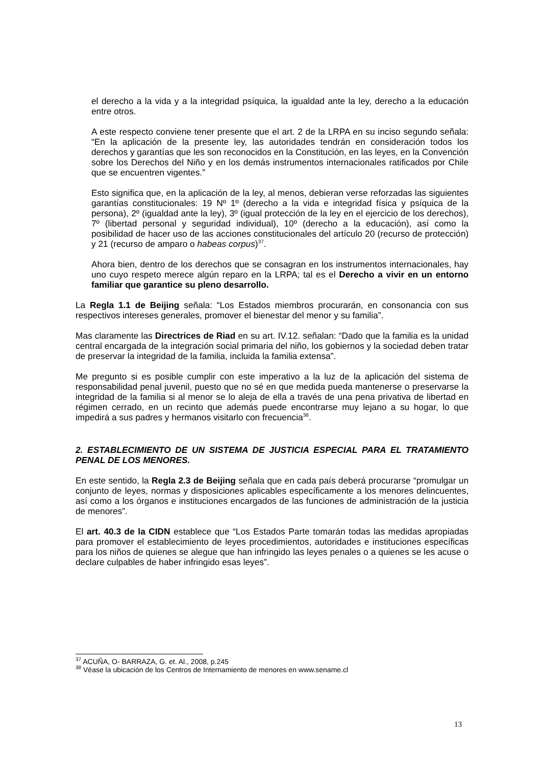el derecho a la vida y a la integridad psíquica, la igualdad ante la ley, derecho a la educación entre otros.
A este respecto conviene tener presente que el art. 2 de la LRPA en su inciso segundo señala: “En la aplicación de la presente ley, las autoridades tendrán en consideración todos los derechos y garantías que les son reconocidos en la Constitución, en las leyes, en la Convención sobre los Derechos del Niño y en los demás instrumentos internacionales ratificados por Chile que se encuentren vigentes.”
Esto significa que, en la aplicación de la ley, al menos, debieran verse reforzadas las siguientes garantías constitucionales: 19 Nº 1º (derecho a la vida e integridad física y psíquica de la persona), 2º (igualdad ante la ley), 3º (igual protección de la ley en el ejercicio de los derechos), 7º (libertad personal y seguridad individual), 10º (derecho a la educación), así como la posibilidad de hacer uso de las acciones constitucionales del artículo 20 (recurso de protección) y 21 (recurso de amparo o habeas corpus)<sup>37</sup>.
Ahora bien, dentro de los derechos que se consagran en los instrumentos internacionales, hay uno cuyo respeto merece algún reparo en la LRPA; tal es el Derecho a vivir en un entorno familiar que garantice su pleno desarrollo.
La Regla 1.1 de Beijing señala: “Los Estados miembros procurarán, en consonancia con sus respectivos intereses generales, promover el bienestar del menor y su familia”.
Mas claramente las Directrices de Riad en su art. IV.12. señalan: “Dado que la familia es la unidad central encargada de la integración social primaria del niño, los gobiernos y la sociedad deben tratar de preservar la integridad de la familia, incluida la familia extensa”.
Me pregunto si es posible cumplir con este imperativo a la luz de la aplicación del sistema de responsabilidad penal juvenil, puesto que no sé en que medida pueda mantenerse o preservarse la integridad de la familia si al menor se lo aleja de ella a través de una pena privativa de libertad en régimen cerrado, en un recinto que además puede encontrarse muy lejano a su hogar, lo que impedirá a sus padres y hermanos visitarlo con frecuencia<sup>38</sup>.
2. ESTABLECIMIENTO DE UN SISTEMA DE JUSTICIA ESPECIAL PARA EL TRATAMIENTO PENAL DE LOS MENORES.
En este sentido, la Regla 2.3 de Beijing señala que en cada país deberá procurarse “promulgar un conjunto de leyes, normas y disposiciones aplicables específicamente a los menores delincuentes, así como a los órganos e instituciones encargados de las funciones de administración de la justicia de menores”.
El art. 40.3 de la CIDN establece que “Los Estados Parte tomarán todas las medidas apropiadas para promover el establecimiento de leyes procedimientos, autoridades e instituciones específicas para los niños de quienes se alegue que han infringido las leyes penales o a quienes se les acuse o declare culpables de haber infringido esas leyes”.
<sup>37</sup> ACUÑA, O- BARRAZA, G. et. Al., 2008, p.245
<sup>38</sup> Véase la ubicación de los Centros de Internamiento de menores en www.sename.cl
13